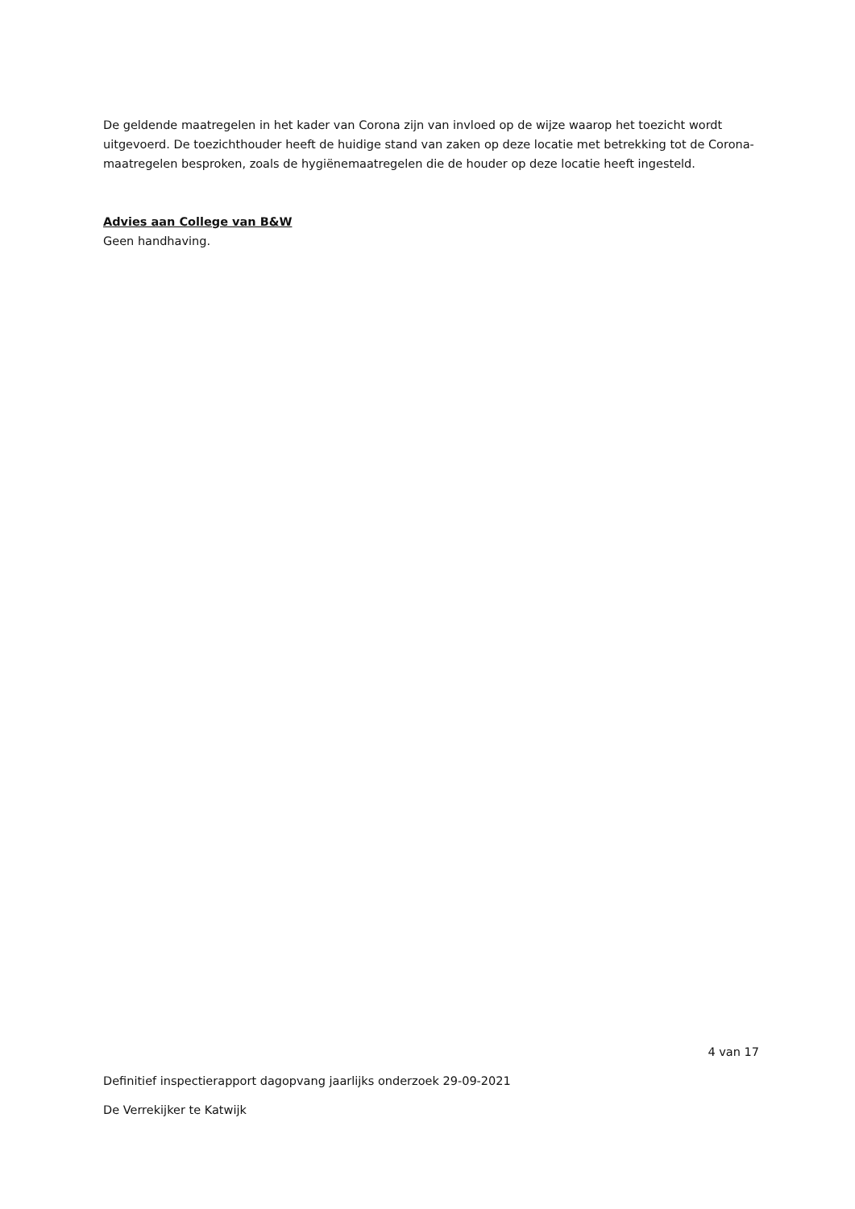De geldende maatregelen in het kader van Corona zijn van invloed op de wijze waarop het toezicht wordt uitgevoerd. De toezichthouder heeft de huidige stand van zaken op deze locatie met betrekking tot de Corona-maatregelen besproken, zoals de hygiënemaatregelen die de houder op deze locatie heeft ingesteld.
Advies aan College van B&W
Geen handhaving.
4 van 17
Definitief inspectierapport dagopvang jaarlijks onderzoek 29-09-2021
De Verrekijker te Katwijk